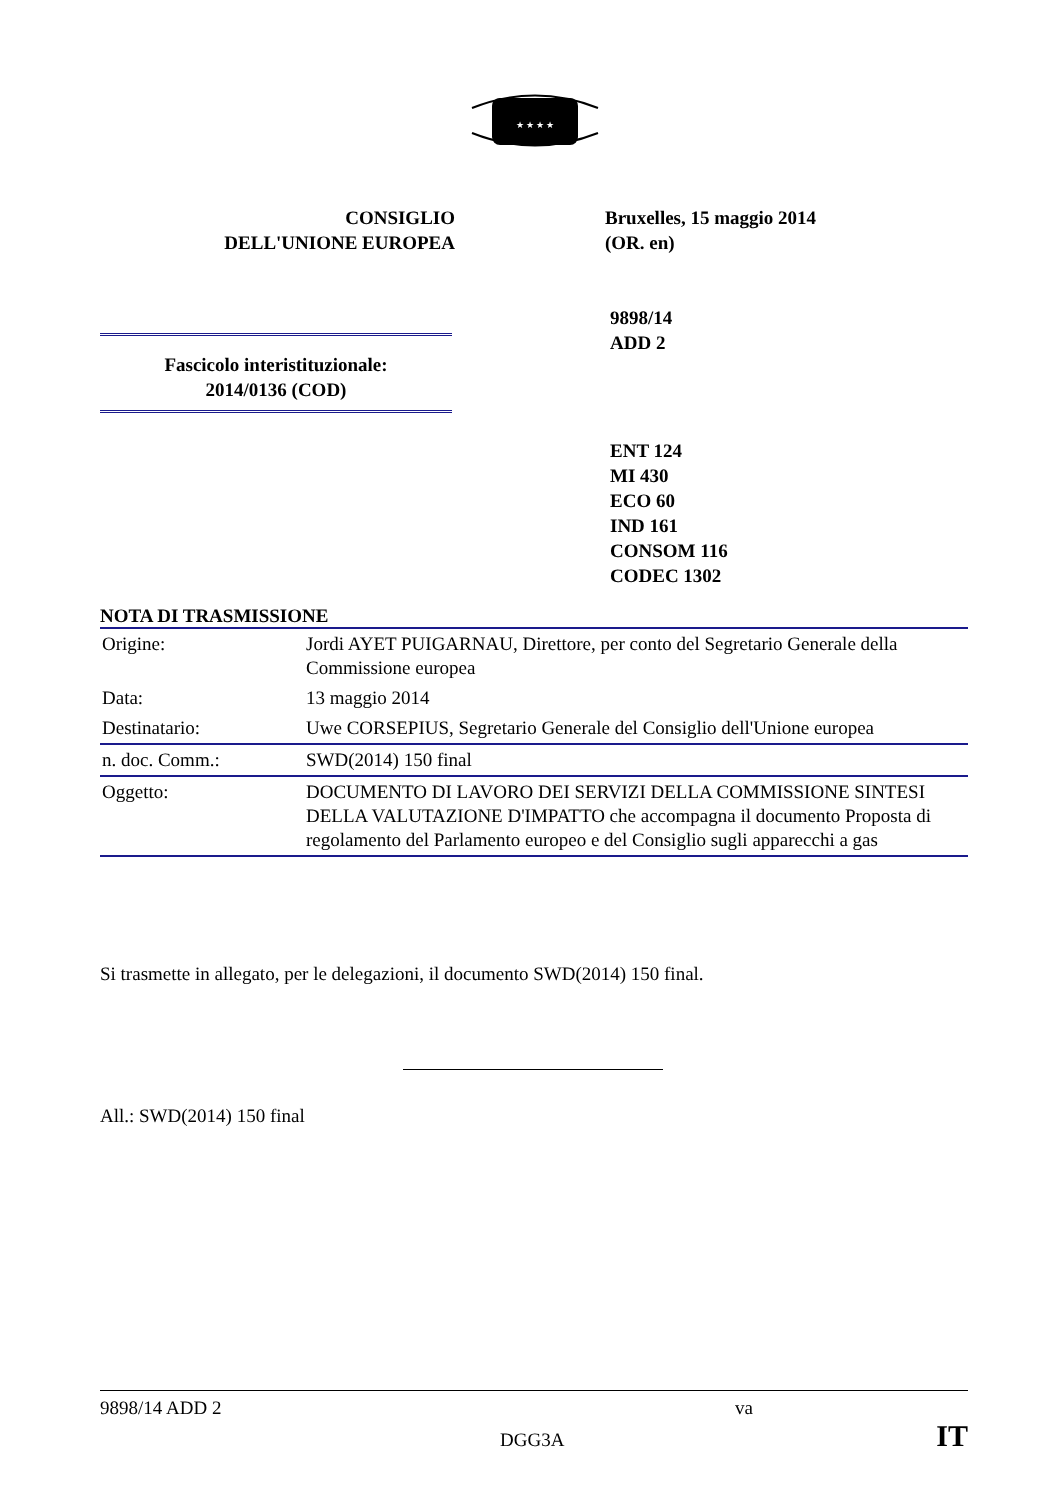★ ★ ★ ★
CONSIGLIO
DELL'UNIONE EUROPEA
Bruxelles, 15 maggio 2014
(OR. en)
9898/14
ADD 2
Fascicolo interistituzionale:
2014/0136 (COD)
ENT 124
MI 430
ECO 60
IND 161
CONSOM 116
CODEC 1302
NOTA DI TRASMISSIONE
| Origine: | Jordi AYET PUIGARNAU, Direttore, per conto del Segretario Generale della Commissione europea |
| Data: | 13 maggio 2014 |
| Destinatario: | Uwe CORSEPIUS, Segretario Generale del Consiglio dell'Unione europea |
| n. doc. Comm.: | SWD(2014) 150 final |
| Oggetto: | DOCUMENTO DI LAVORO DEI SERVIZI DELLA COMMISSIONE SINTESI DELLA VALUTAZIONE D'IMPATTO che accompagna il documento Proposta di regolamento del Parlamento europeo e del Consiglio sugli apparecchi a gas |
Si trasmette in allegato, per le delegazioni, il documento SWD(2014) 150 final.
All.: SWD(2014) 150 final
9898/14 ADD 2 va
DGG3A IT